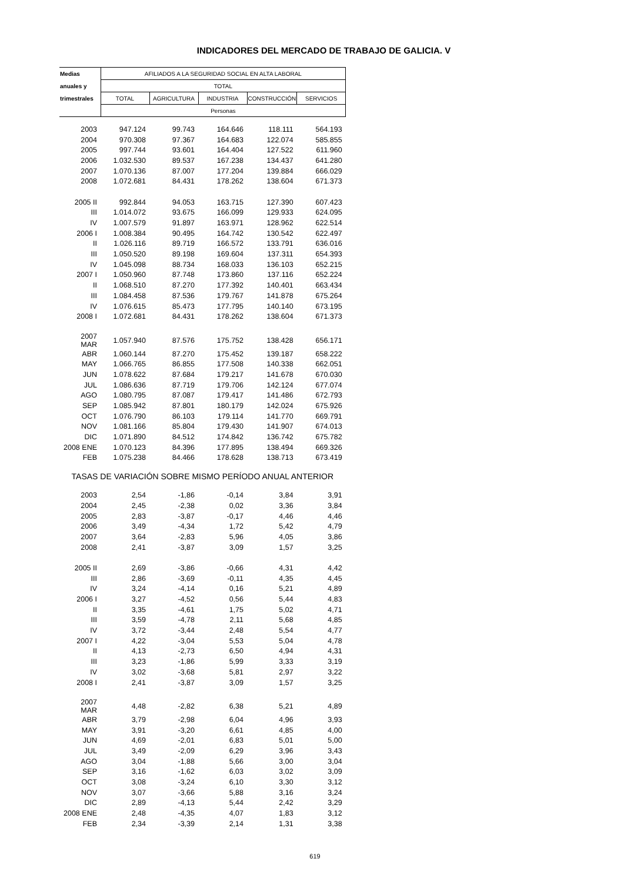INDICADORES DEL MERCADO DE TRABAJO DE GALICIA. V
| Medias | AFILIADOS A LA SEGURIDAD SOCIAL EN ALTA LABORAL | | | | |
| --- | --- | --- | --- | --- | --- |
| anuales y | TOTAL | | | | |
| trimestrales | TOTAL | AGRICULTURA | INDUSTRIA | CONSTRUCCIÓN | SERVICIOS |
| | Personas | | | | |
| 2003 | 947.124 | 99.743 | 164.646 | 118.111 | 564.193 |
| 2004 | 970.308 | 97.367 | 164.683 | 122.074 | 585.855 |
| 2005 | 997.744 | 93.601 | 164.404 | 127.522 | 611.960 |
| 2006 | 1.032.530 | 89.537 | 167.238 | 134.437 | 641.280 |
| 2007 | 1.070.136 | 87.007 | 177.204 | 139.884 | 666.029 |
| 2008 | 1.072.681 | 84.431 | 178.262 | 138.604 | 671.373 |
| 2005 II | 992.844 | 94.053 | 163.715 | 127.390 | 607.423 |
| III | 1.014.072 | 93.675 | 166.099 | 129.933 | 624.095 |
| IV | 1.007.579 | 91.897 | 163.971 | 128.962 | 622.514 |
| 2006 I | 1.008.384 | 90.495 | 164.742 | 130.542 | 622.497 |
| II | 1.026.116 | 89.719 | 166.572 | 133.791 | 636.016 |
| III | 1.050.520 | 89.198 | 169.604 | 137.311 | 654.393 |
| IV | 1.045.098 | 88.734 | 168.033 | 136.103 | 652.215 |
| 2007 I | 1.050.960 | 87.748 | 173.860 | 137.116 | 652.224 |
| II | 1.068.510 | 87.270 | 177.392 | 140.401 | 663.434 |
| III | 1.084.458 | 87.536 | 179.767 | 141.878 | 675.264 |
| IV | 1.076.615 | 85.473 | 177.795 | 140.140 | 673.195 |
| 2008 I | 1.072.681 | 84.431 | 178.262 | 138.604 | 671.373 |
| 2007 MAR | 1.057.940 | 87.576 | 175.752 | 138.428 | 656.171 |
| ABR | 1.060.144 | 87.270 | 175.452 | 139.187 | 658.222 |
| MAY | 1.066.765 | 86.855 | 177.508 | 140.338 | 662.051 |
| JUN | 1.078.622 | 87.684 | 179.217 | 141.678 | 670.030 |
| JUL | 1.086.636 | 87.719 | 179.706 | 142.124 | 677.074 |
| AGO | 1.080.795 | 87.087 | 179.417 | 141.486 | 672.793 |
| SEP | 1.085.942 | 87.801 | 180.179 | 142.024 | 675.926 |
| OCT | 1.076.790 | 86.103 | 179.114 | 141.770 | 669.791 |
| NOV | 1.081.166 | 85.804 | 179.430 | 141.907 | 674.013 |
| DIC | 1.071.890 | 84.512 | 174.842 | 136.742 | 675.782 |
| 2008 ENE | 1.070.123 | 84.396 | 177.895 | 138.494 | 669.326 |
| FEB | 1.075.238 | 84.466 | 178.628 | 138.713 | 673.419 |
| TASAS DE VARIACIÓN SOBRE MISMO PERÍODO ANUAL ANTERIOR | | | | | |
| 2003 | 2,54 | -1,86 | -0,14 | 3,84 | 3,91 |
| 2004 | 2,45 | -2,38 | 0,02 | 3,36 | 3,84 |
| 2005 | 2,83 | -3,87 | -0,17 | 4,46 | 4,46 |
| 2006 | 3,49 | -4,34 | 1,72 | 5,42 | 4,79 |
| 2007 | 3,64 | -2,83 | 5,96 | 4,05 | 3,86 |
| 2008 | 2,41 | -3,87 | 3,09 | 1,57 | 3,25 |
| 2005 II | 2,69 | -3,86 | -0,66 | 4,31 | 4,42 |
| III | 2,86 | -3,69 | -0,11 | 4,35 | 4,45 |
| IV | 3,24 | -4,14 | 0,16 | 5,21 | 4,89 |
| 2006 I | 3,27 | -4,52 | 0,56 | 5,44 | 4,83 |
| II | 3,35 | -4,61 | 1,75 | 5,02 | 4,71 |
| III | 3,59 | -4,78 | 2,11 | 5,68 | 4,85 |
| IV | 3,72 | -3,44 | 2,48 | 5,54 | 4,77 |
| 2007 I | 4,22 | -3,04 | 5,53 | 5,04 | 4,78 |
| II | 4,13 | -2,73 | 6,50 | 4,94 | 4,31 |
| III | 3,23 | -1,86 | 5,99 | 3,33 | 3,19 |
| IV | 3,02 | -3,68 | 5,81 | 2,97 | 3,22 |
| 2008 I | 2,41 | -3,87 | 3,09 | 1,57 | 3,25 |
| 2007 MAR | 4,48 | -2,82 | 6,38 | 5,21 | 4,89 |
| ABR | 3,79 | -2,98 | 6,04 | 4,96 | 3,93 |
| MAY | 3,91 | -3,20 | 6,61 | 4,85 | 4,00 |
| JUN | 4,69 | -2,01 | 6,83 | 5,01 | 5,00 |
| JUL | 3,49 | -2,09 | 6,29 | 3,96 | 3,43 |
| AGO | 3,04 | -1,88 | 5,66 | 3,00 | 3,04 |
| SEP | 3,16 | -1,62 | 6,03 | 3,02 | 3,09 |
| OCT | 3,08 | -3,24 | 6,10 | 3,30 | 3,12 |
| NOV | 3,07 | -3,66 | 5,88 | 3,16 | 3,24 |
| DIC | 2,89 | -4,13 | 5,44 | 2,42 | 3,29 |
| 2008 ENE | 2,48 | -4,35 | 4,07 | 1,83 | 3,12 |
| FEB | 2,34 | -3,39 | 2,14 | 1,31 | 3,38 |
619